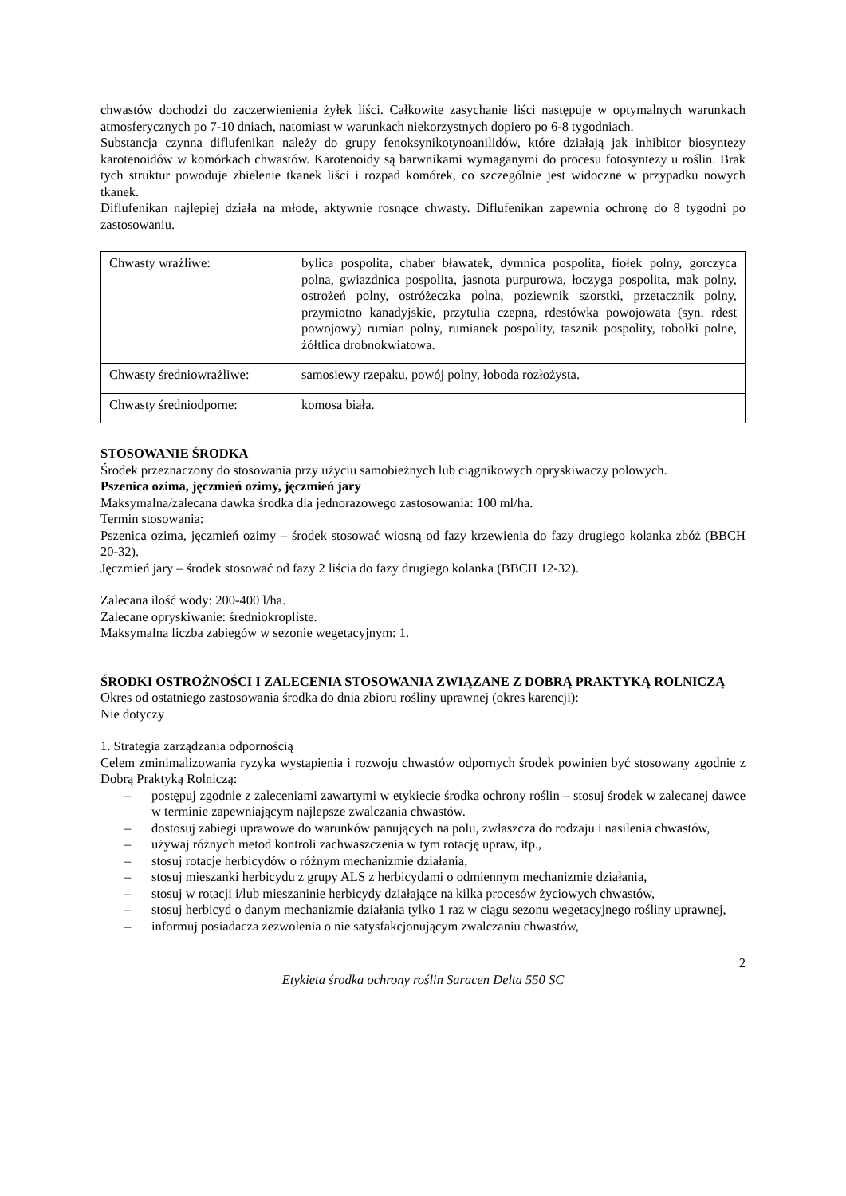chwastów dochodzi do zaczerwienienia żyłek liści. Całkowite zasychanie liści następuje w optymalnych warunkach atmosferycznych po 7-10 dniach, natomiast w warunkach niekorzystnych dopiero po 6-8 tygodniach.
Substancja czynna diflufenikan należy do grupy fenoksynikotynoanilidów, które działają jak inhibitor biosyntezy karotenoidów w komórkach chwastów. Karotenoidy są barwnikami wymaganymi do procesu fotosyntezy u roślin. Brak tych struktur powoduje zbielenie tkanek liści i rozpad komórek, co szczególnie jest widoczne w przypadku nowych tkanek.
Diflufenikan najlepiej działa na młode, aktywnie rosnące chwasty. Diflufenikan zapewnia ochronę do 8 tygodni po zastosowaniu.
| Chwasty wrażliwe: | bylica pospolita, chaber bławatek, dymnica pospolita, fiołek polny, gorczyca polna, gwiazdnica pospolita, jasnota purpurowa, łoczyga pospolita, mak polny, ostrożeń polny, ostróżeczka polna, poziewnik szorstki, przetacznik polny, przymiotno kanadyjskie, przytulia czepna, rdestówka powojowata (syn. rdest powojowy) rumian polny, rumianek pospolity, tasznik pospolity, tobołki polne, żółtlica drobnokwiatowa. |
| Chwasty średniowrażliwe: | samosiewy rzepaku, powój polny, łoboda rozłożysta. |
| Chwasty średniodporne: | komosa biała. |
STOSOWANIE ŚRODKA
Środek przeznaczony do stosowania przy użyciu samobieżnych lub ciągnikowych opryskiwaczy polowych.
Pszenica ozima, jęczmień ozimy, jęczmień jary
Maksymalna/zalecana dawka środka dla jednorazowego zastosowania: 100 ml/ha.
Termin stosowania:
Pszenica ozima, jęczmień ozimy – środek stosować wiosną od fazy krzewienia do fazy drugiego kolanka zbóż (BBCH 20-32).
Jęczmień jary – środek stosować od fazy 2 liścia do fazy drugiego kolanka (BBCH 12-32).
Zalecana ilość wody: 200-400 l/ha.
Zalecane opryskiwanie: średniokropliste.
Maksymalna liczba zabiegów w sezonie wegetacyjnym: 1.
ŚRODKI OSTROŻNOŚCI I ZALECENIA STOSOWANIA ZWIĄZANE Z DOBRĄ PRAKTYKĄ ROLNICZĄ
Okres od ostatniego zastosowania środka do dnia zbioru rośliny uprawnej (okres karencji):
Nie dotyczy
1. Strategia zarządzania odpornością
Celem zminimalizowania ryzyka wystąpienia i rozwoju chwastów odpornych środek powinien być stosowany zgodnie z Dobrą Praktyką Rolniczą:
– postępuj zgodnie z zaleceniami zawartymi w etykiecie środka ochrony roślin – stosuj środek w zalecanej dawce w terminie zapewniającym najlepsze zwalczania chwastów.
– dostosuj zabiegi uprawowe do warunków panujących na polu, zwłaszcza do rodzaju i nasilenia chwastów,
– używaj różnych metod kontroli zachwaszczenia w tym rotację upraw, itp.,
– stosuj rotacje herbicydów o różnym mechanizmie działania,
– stosuj mieszanki herbicydu z grupy ALS z herbicydami o odmiennym mechanizmie działania,
– stosuj w rotacji i/lub mieszaninie herbicydy działające na kilka procesów życiowych chwastów,
– stosuj herbicyd o danym mechanizmie działania tylko 1 raz w ciągu sezonu wegetacyjnego rośliny uprawnej,
– informuj posiadacza zezwolenia o nie satysfakcjonującym zwalczaniu chwastów,
2
Etykieta środka ochrony roślin Saracen Delta 550 SC